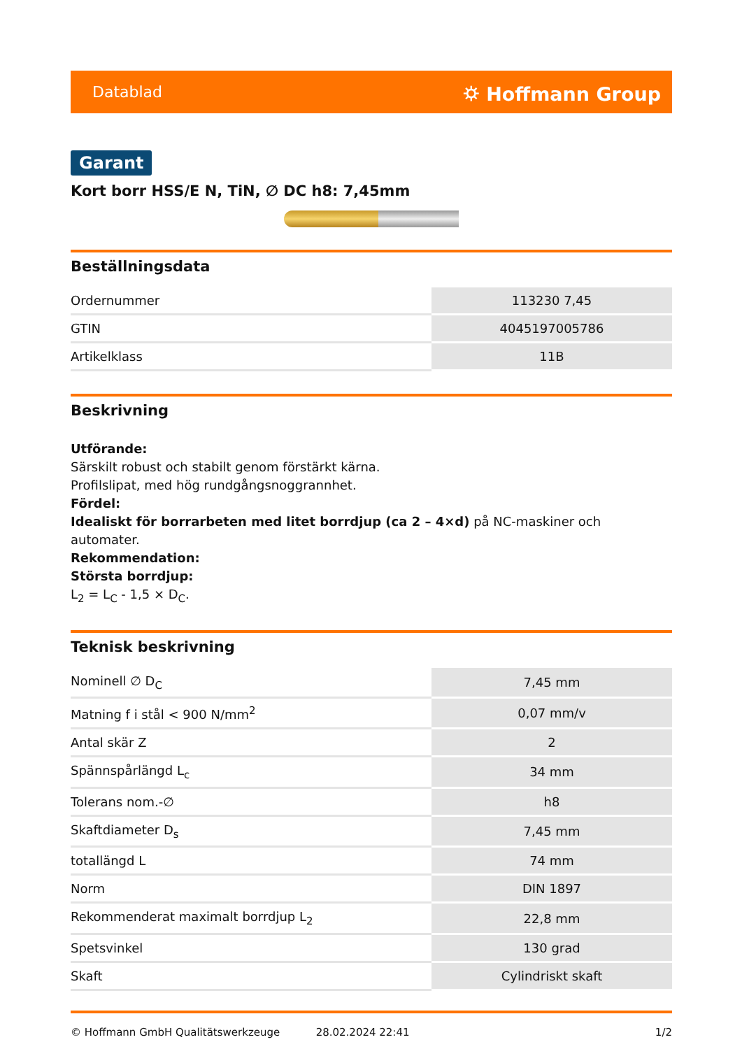Datablad ⛭ Hoffmann Group
Garant
Kort borr HSS/E N, TiN, ∅ DC h8: 7,45mm
Beställningsdata
| Ordernummer | 113230 7,45 |
| GTIN | 4045197005786 |
| Artikelklass | 11B |
Beskrivning
Utförande:
Särskilt robust och stabilt genom förstärkt kärna.
Profilslipat, med hög rundgångsnoggrannhet.
Fördel:
Idealiskt för borrarbeten med litet borrdjup (ca 2 – 4×d) på NC-maskiner och automater.
Rekommendation:
Största borrdjup:
L<sub>2</sub> = L<sub>C</sub> - 1,5 × D<sub>C</sub>.
Teknisk beskrivning
| Nominell ∅ D<sub>C</sub> | 7,45 mm |
| Matning f i stål < 900 N/mm<sup>2</sup> | 0,07 mm/v |
| Antal skär Z | 2 |
| Spännspårlängd L<sub>c</sub> | 34 mm |
| Tolerans nom.-∅ | h8 |
| Skaftdiameter D<sub>s</sub> | 7,45 mm |
| totallängd L | 74 mm |
| Norm | DIN 1897 |
| Rekommenderat maximalt borrdjup L<sub>2</sub> | 22,8 mm |
| Spetsvinkel | 130 grad |
| Skaft | Cylindriskt skaft |
© Hoffmann GmbH Qualitätswerkzeuge 28.02.2024 22:41 1/2